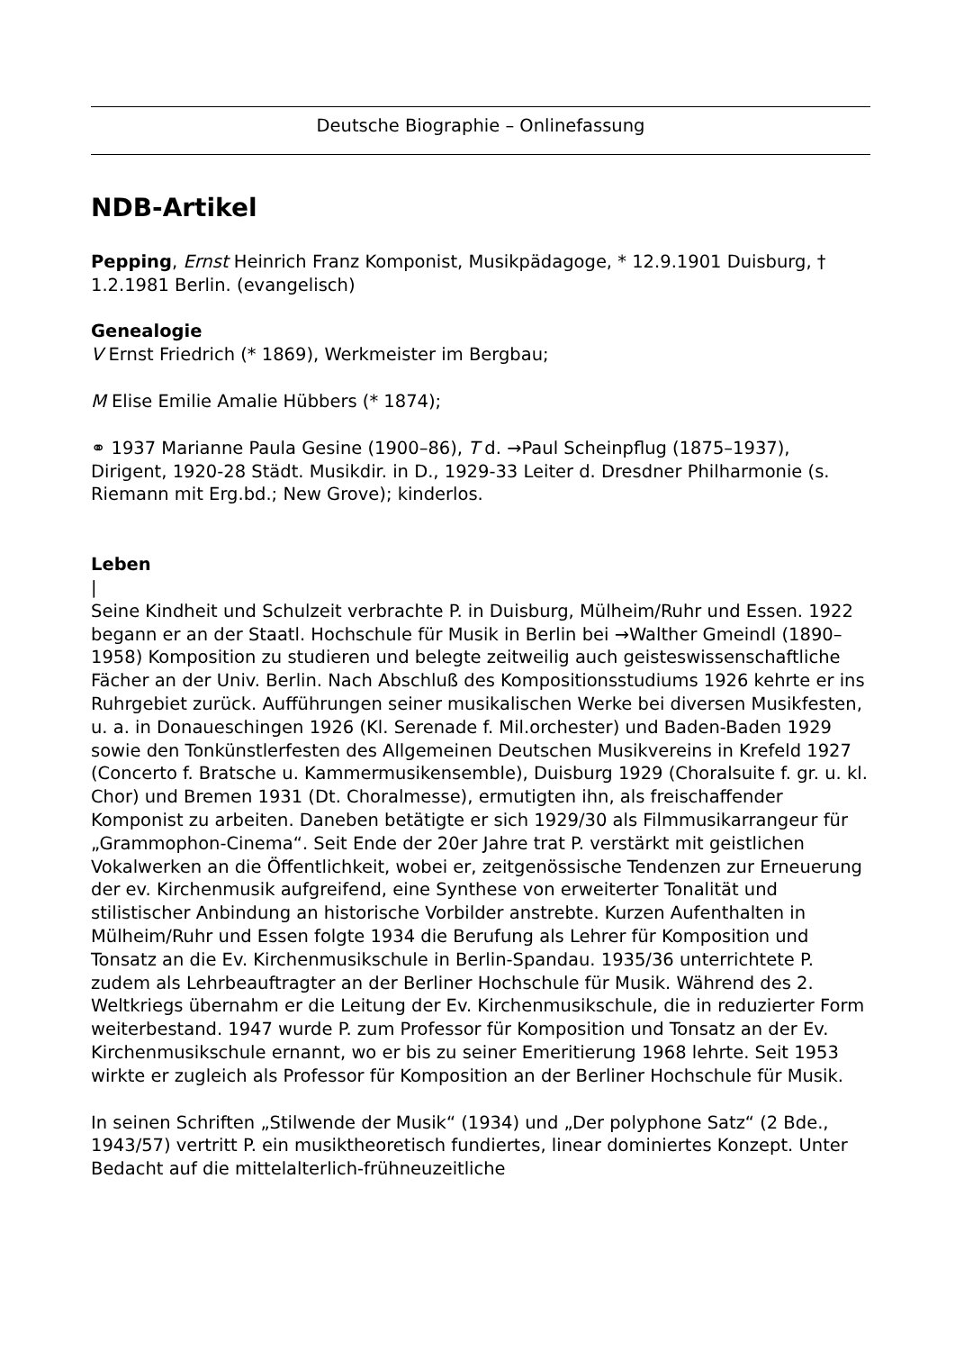Deutsche Biographie – Onlinefassung
NDB-Artikel
Pepping, Ernst Heinrich Franz Komponist, Musikpädagoge, * 12.9.1901 Duisburg, † 1.2.1981 Berlin. (evangelisch)
Genealogie
V Ernst Friedrich (* 1869), Werkmeister im Bergbau;
M Elise Emilie Amalie Hübbers (* 1874);
⚭ 1937 Marianne Paula Gesine (1900–86), T d. →Paul Scheinpflug (1875–1937), Dirigent, 1920-28 Städt. Musikdir. in D., 1929-33 Leiter d. Dresdner Philharmonie (s. Riemann mit Erg.bd.; New Grove); kinderlos.
Leben
|
Seine Kindheit und Schulzeit verbrachte P. in Duisburg, Mülheim/Ruhr und Essen. 1922 begann er an der Staatl. Hochschule für Musik in Berlin bei →Walther Gmeindl (1890–1958) Komposition zu studieren und belegte zeitweilig auch geisteswissenschaftliche Fächer an der Univ. Berlin. Nach Abschluß des Kompositionsstudiums 1926 kehrte er ins Ruhrgebiet zurück. Aufführungen seiner musikalischen Werke bei diversen Musikfesten, u. a. in Donaueschingen 1926 (Kl. Serenade f. Mil.orchester) und Baden-Baden 1929 sowie den Tonkünstlerfesten des Allgemeinen Deutschen Musikvereins in Krefeld 1927 (Concerto f. Bratsche u. Kammermusikensemble), Duisburg 1929 (Choralsuite f. gr. u. kl. Chor) und Bremen 1931 (Dt. Choralmesse), ermutigten ihn, als freischaffender Komponist zu arbeiten. Daneben betätigte er sich 1929/30 als Filmmusikarrangeur für „Grammophon-Cinema“. Seit Ende der 20er Jahre trat P. verstärkt mit geistlichen Vokalwerken an die Öffentlichkeit, wobei er, zeitgenössische Tendenzen zur Erneuerung der ev. Kirchenmusik aufgreifend, eine Synthese von erweiterter Tonalität und stilistischer Anbindung an historische Vorbilder anstrebte. Kurzen Aufenthalten in Mülheim/Ruhr und Essen folgte 1934 die Berufung als Lehrer für Komposition und Tonsatz an die Ev. Kirchenmusikschule in Berlin-Spandau. 1935/36 unterrichtete P. zudem als Lehrbeauftragter an der Berliner Hochschule für Musik. Während des 2. Weltkriegs übernahm er die Leitung der Ev. Kirchenmusikschule, die in reduzierter Form weiterbestand. 1947 wurde P. zum Professor für Komposition und Tonsatz an der Ev. Kirchenmusikschule ernannt, wo er bis zu seiner Emeritierung 1968 lehrte. Seit 1953 wirkte er zugleich als Professor für Komposition an der Berliner Hochschule für Musik.
In seinen Schriften „Stilwende der Musik“ (1934) und „Der polyphone Satz“ (2 Bde., 1943/57) vertritt P. ein musiktheoretisch fundiertes, linear dominiertes Konzept. Unter Bedacht auf die mittelalterlich-frühneuzeitliche